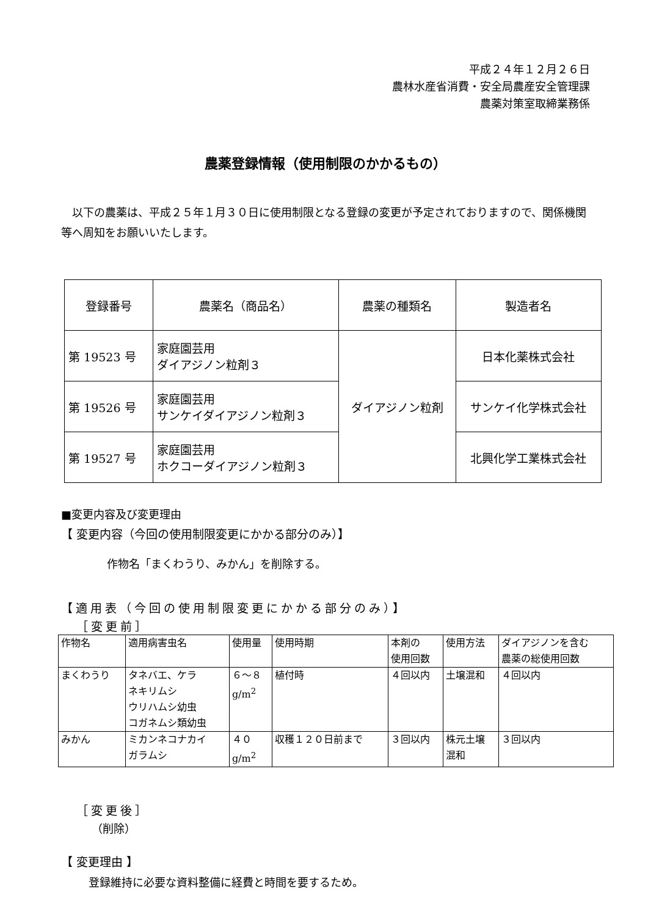平成２４年１２月２６日
農林水産省消費・安全局農産安全管理課
農薬対策室取締業務係
農薬登録情報（使用制限のかかるもの）
　以下の農薬は、平成２５年１月３０日に使用制限となる登録の変更が予定されておりますので、関係機関等へ周知をお願いいたします。
| 登録番号 | 農薬名（商品名） | 農薬の種類名 | 製造者名 |
| 第 19523 号 | 家庭園芸用 ダイアジノン粒剤３ | ダイアジノン粒剤 | 日本化薬株式会社 |
| 第 19526 号 | 家庭園芸用 サンケイダイアジノン粒剤３ | | サンケイ化学株式会社 |
| 第 19527 号 | 家庭園芸用 ホクコーダイアジノン粒剤３ | | 北興化学工業株式会社 |
■変更内容及び変更理由
【 変更内容（今回の使用制限変更にかかる部分のみ）】
作物名「まくわうり、みかん」を削除する。
【適用表（今回の使用制限変更にかかる部分のみ）】
［変更前］
| 作物名 | 適用病害虫名 | 使用量 | 使用時期 | 本剤の 使用回数 | 使用方法 | ダイアジノンを含む 農薬の総使用回数 |
| まくわうり | タネバエ、ケラ ネキリムシ ウリハムシ幼虫 コガネムシ類幼虫 | ６～８ g/m<sup>2</sup> | 植付時 | ４回以内 | 土壌混和 | ４回以内 |
| みかん | ミカンネコナカイ ガラムシ | ４０ g/m<sup>2</sup> | 収穫１２０日前まで | ３回以内 | 株元土壌 混和 | ３回以内 |
［変更後］
（削除）
【 変更理由 】
登録維持に必要な資料整備に経費と時間を要するため。